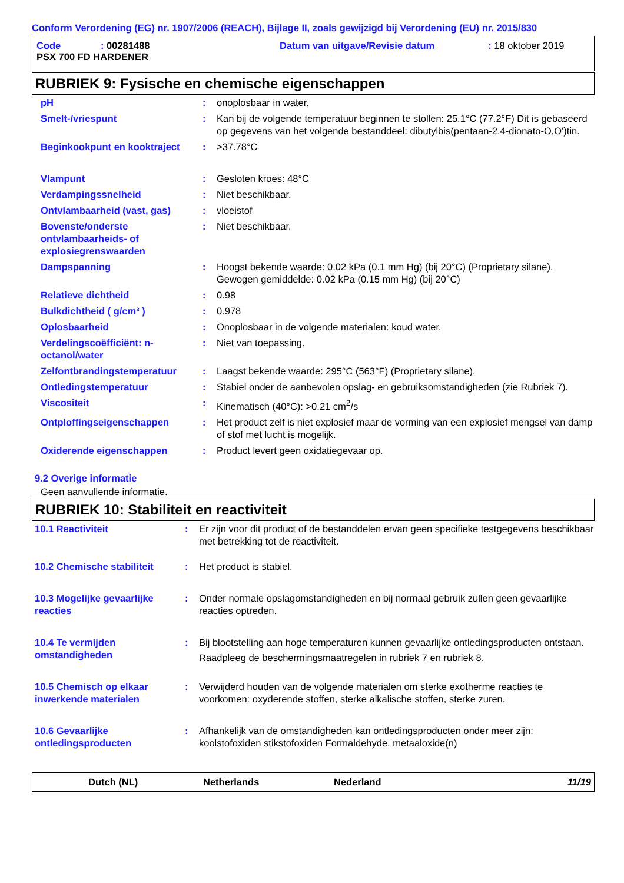Conform Verordening (EG) nr. 1907/2006 (REACH), Bijlage II, zoals gewijzigd bij Verordening (EU) nr. 2015/830
| Code | : 00281488 | Datum van uitgave/Revisie datum | : 18 oktober 2019 |
| PSX 700 FD HARDENER | | | |
RUBRIEK 9: Fysische en chemische eigenschappen
| pH | : | onoplosbaar in water. |
| Smelt-/vriespunt | : | Kan bij de volgende temperatuur beginnen te stollen: 25.1°C (77.2°F) Dit is gebaseerd op gegevens van het volgende bestanddeel: dibutylbis(pentaan-2,4-dionato-O,O')tin. |
| Beginkookpunt en kooktraject | : | >37.78°C |
| Vlampunt | : | Gesloten kroes: 48°C |
| Verdampingssnelheid | : | Niet beschikbaar. |
| Ontvlambaarheid (vast, gas) | : | vloeistof |
| Bovenste/onderste ontvlambaarheids- of explosiegrenswaarden | : | Niet beschikbaar. |
| Dampspanning | : | Hoogst bekende waarde: 0.02 kPa (0.1 mm Hg) (bij 20°C) (Proprietary silane). Gewogen gemiddelde: 0.02 kPa (0.15 mm Hg) (bij 20°C) |
| Relatieve dichtheid | : | 0.98 |
| Bulkdichtheid ( g/cm³ ) | : | 0.978 |
| Oplosbaarheid | : | Onoplosbaar in de volgende materialen: koud water. |
| Verdelingscoëfficiënt: n-octanol/water | : | Niet van toepassing. |
| Zelfontbrandingstemperatuur | : | Laagst bekende waarde: 295°C (563°F) (Proprietary silane). |
| Ontledingstemperatuur | : | Stabiel onder de aanbevolen opslag- en gebruiksomstandigheden (zie Rubriek 7). |
| Viscositeit | : | Kinematisch (40°C): >0.21 cm<sup>2</sup>/s |
| Ontploffingseigenschappen | : | Het product zelf is niet explosief maar de vorming van een explosief mengsel van damp of stof met lucht is mogelijk. |
| Oxiderende eigenschappen | : | Product levert geen oxidatiegevaar op. |
9.2 Overige informatie
Geen aanvullende informatie.
RUBRIEK 10: Stabiliteit en reactiviteit
| 10.1 Reactiviteit | : | Er zijn voor dit product of de bestanddelen ervan geen specifieke testgegevens beschikbaar met betrekking tot de reactiviteit. |
| 10.2 Chemische stabiliteit | : | Het product is stabiel. |
| 10.3 Mogelijke gevaarlijke reacties | : | Onder normale opslagomstandigheden en bij normaal gebruik zullen geen gevaarlijke reacties optreden. |
| 10.4 Te vermijden omstandigheden | : | Bij blootstelling aan hoge temperaturen kunnen gevaarlijke ontledingsproducten ontstaan. Raadpleeg de beschermingsmaatregelen in rubriek 7 en rubriek 8. |
| 10.5 Chemisch op elkaar inwerkende materialen | : | Verwijderd houden van de volgende materialen om sterke exotherme reacties te voorkomen: oxyderende stoffen, sterke alkalische stoffen, sterke zuren. |
| 10.6 Gevaarlijke ontledingsproducten | : | Afhankelijk van de omstandigheden kan ontledingsproducten onder meer zijn: koolstofoxiden stikstofoxiden Formaldehyde. metaaloxide(n) |
Dutch (NL) Netherlands Nederland 11/19